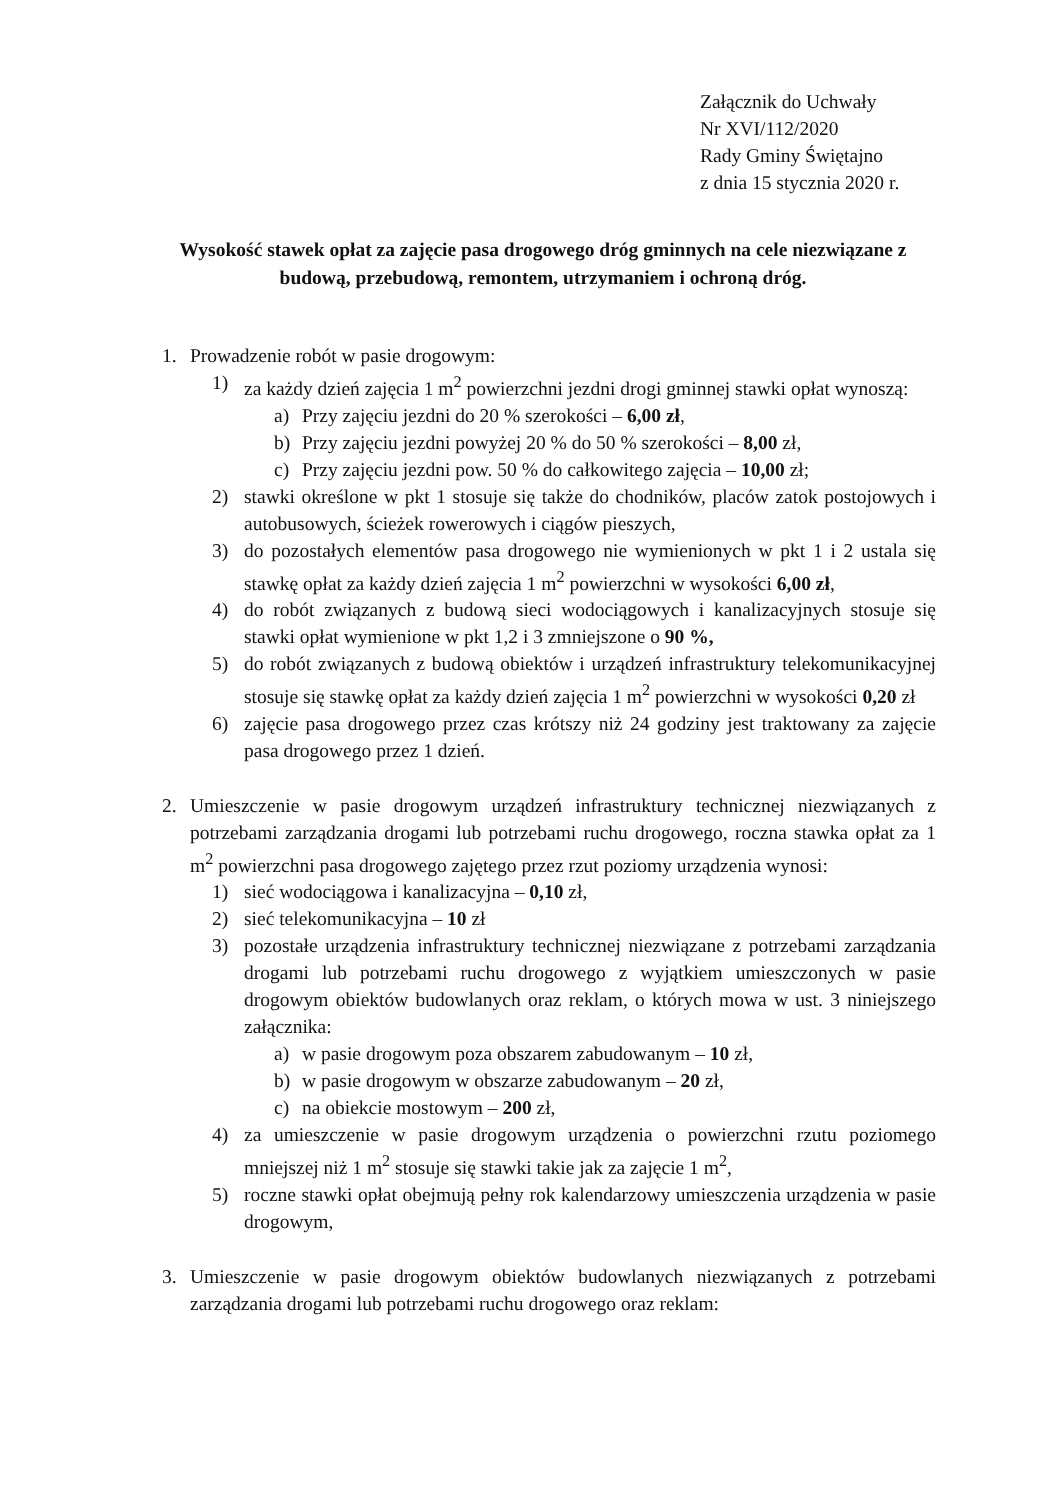Załącznik do Uchwały
Nr XVI/112/2020
Rady Gminy Świętajno
z dnia 15 stycznia 2020 r.
Wysokość stawek opłat za zajęcie pasa drogowego dróg gminnych na cele niezwiązane z budową, przebudową, remontem, utrzymaniem i ochroną dróg.
1. Prowadzenie robót w pasie drogowym:
1) za każdy dzień zajęcia 1 m<sup>2</sup> powierzchni jezdni drogi gminnej stawki opłat wynoszą:
a) Przy zajęciu jezdni do 20 % szerokości – 6,00 zł,
b) Przy zajęciu jezdni powyżej 20 % do 50 % szerokości – 8,00 zł,
c) Przy zajęciu jezdni pow. 50 % do całkowitego zajęcia – 10,00 zł;
2) stawki określone w pkt 1 stosuje się także do chodników, placów zatok postojowych i autobusowych, ścieżek rowerowych i ciągów pieszych,
3) do pozostałych elementów pasa drogowego nie wymienionych w pkt 1 i 2 ustala się stawkę opłat za każdy dzień zajęcia 1 m<sup>2</sup> powierzchni w wysokości 6,00 zł,
4) do robót związanych z budową sieci wodociągowych i kanalizacyjnych stosuje się stawki opłat wymienione w pkt 1,2 i 3 zmniejszone o 90 %,
5) do robót związanych z budową obiektów i urządzeń infrastruktury telekomunikacyjnej stosuje się stawkę opłat za każdy dzień zajęcia 1 m<sup>2</sup> powierzchni w wysokości 0,20 zł
6) zajęcie pasa drogowego przez czas krótszy niż 24 godziny jest traktowany za zajęcie pasa drogowego przez 1 dzień.
2. Umieszczenie w pasie drogowym urządzeń infrastruktury technicznej niezwiązanych z potrzebami zarządzania drogami lub potrzebami ruchu drogowego, roczna stawka opłat za 1 m<sup>2</sup> powierzchni pasa drogowego zajętego przez rzut poziomy urządzenia wynosi:
1) sieć wodociągowa i kanalizacyjna – 0,10 zł,
2) sieć telekomunikacyjna – 10 zł
3) pozostałe urządzenia infrastruktury technicznej niezwiązane z potrzebami zarządzania drogami lub potrzebami ruchu drogowego z wyjątkiem umieszczonych w pasie drogowym obiektów budowlanych oraz reklam, o których mowa w ust. 3 niniejszego załącznika:
a) w pasie drogowym poza obszarem zabudowanym – 10 zł,
b) w pasie drogowym w obszarze zabudowanym – 20 zł,
c) na obiekcie mostowym – 200 zł,
4) za umieszczenie w pasie drogowym urządzenia o powierzchni rzutu poziomego mniejszej niż 1 m<sup>2</sup> stosuje się stawki takie jak za zajęcie 1 m<sup>2</sup>,
5) roczne stawki opłat obejmują pełny rok kalendarzowy umieszczenia urządzenia w pasie drogowym,
3. Umieszczenie w pasie drogowym obiektów budowlanych niezwiązanych z potrzebami zarządzania drogami lub potrzebami ruchu drogowego oraz reklam: